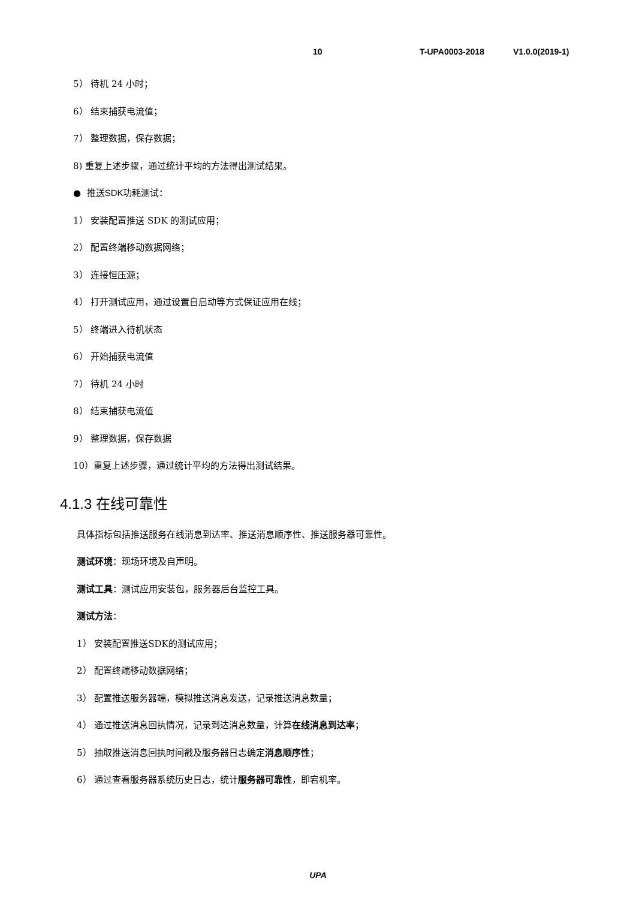10 T-UPA0003-2018 V1.0.0(2019-1)
5） 待机 24 小时；
6） 结束捕获电流值；
7） 整理数据，保存数据；
8) 重复上述步骤，通过统计平均的方法得出测试结果。
● 推送SDK功耗测试：
1） 安装配置推送 SDK 的测试应用；
2） 配置终端移动数据网络；
3） 连接恒压源；
4） 打开测试应用，通过设置自启动等方式保证应用在线；
5） 终端进入待机状态
6） 开始捕获电流值
7） 待机 24 小时
8） 结束捕获电流值
9） 整理数据，保存数据
10）重复上述步骤，通过统计平均的方法得出测试结果。
4.1.3 在线可靠性
具体指标包括推送服务在线消息到达率、推送消息顺序性、推送服务器可靠性。
测试环境：现场环境及自声明。
测试工具：测试应用安装包，服务器后台监控工具。
测试方法：
1） 安装配置推送SDK的测试应用；
2） 配置终端移动数据网络；
3） 配置推送服务器端，模拟推送消息发送，记录推送消息数量；
4） 通过推送消息回执情况，记录到达消息数量，计算在线消息到达率；
5） 抽取推送消息回执时间戳及服务器日志确定消息顺序性；
6） 通过查看服务器系统历史日志，统计服务器可靠性，即宕机率。
UPA